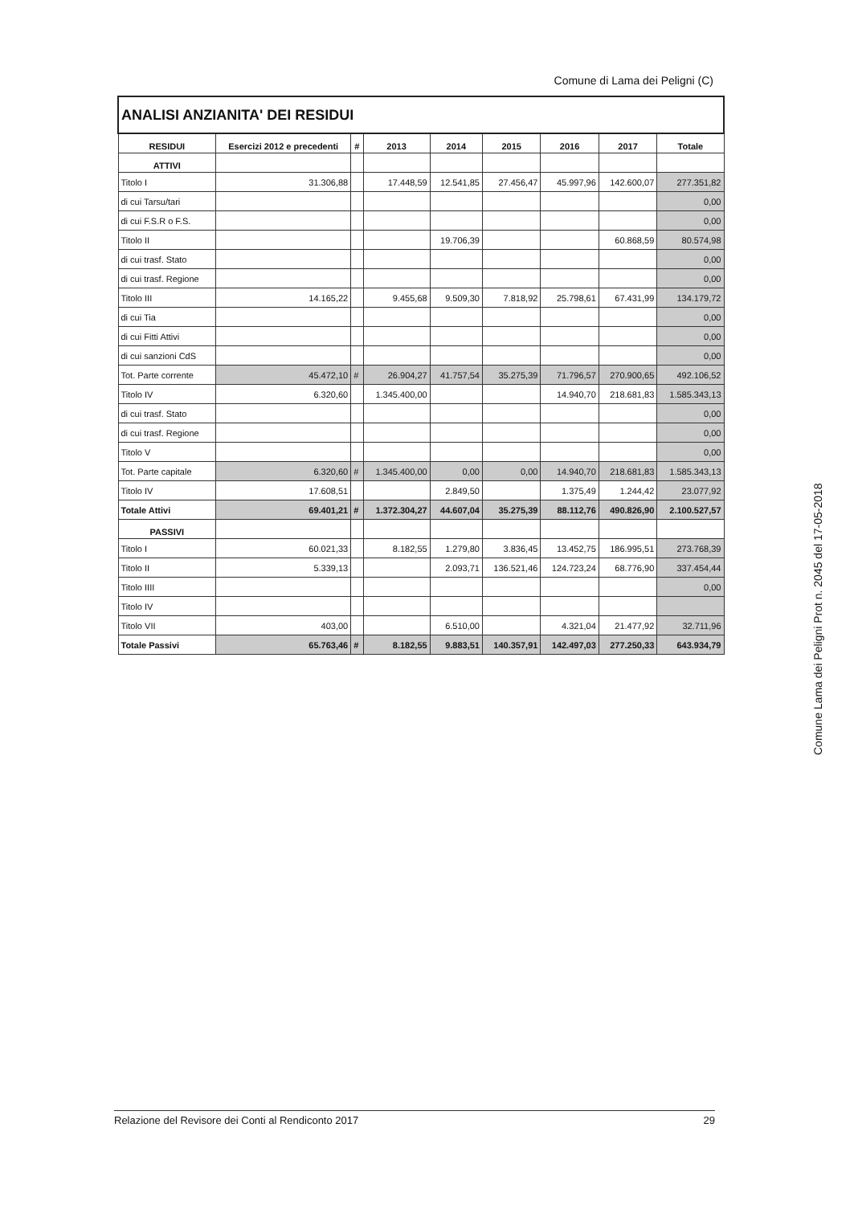Comune di Lama dei Peligni (C)
| ANALISI ANZIANITA' DEI RESIDUI | | | | | | | | |
| RESIDUI | Esercizi 2012 e precedenti | # | 2013 | 2014 | 2015 | 2016 | 2017 | Totale |
| ATTIVI | | | | | | | | |
| Titolo I | 31.306,88 | | 17.448,59 | 12.541,85 | 27.456,47 | 45.997,96 | 142.600,07 | 277.351,82 |
| di cui Tarsu/tari | | | | | | | | 0,00 |
| di cui F.S.R o F.S. | | | | | | | | 0,00 |
| Titolo II | | | | 19.706,39 | | | 60.868,59 | 80.574,98 |
| di cui trasf. Stato | | | | | | | | 0,00 |
| di cui trasf. Regione | | | | | | | | 0,00 |
| Titolo III | 14.165,22 | | 9.455,68 | 9.509,30 | 7.818,92 | 25.798,61 | 67.431,99 | 134.179,72 |
| di cui Tia | | | | | | | | 0,00 |
| di cui Fitti Attivi | | | | | | | | 0,00 |
| di cui sanzioni CdS | | | | | | | | 0,00 |
| Tot. Parte corrente | 45.472,10 | # | 26.904,27 | 41.757,54 | 35.275,39 | 71.796,57 | 270.900,65 | 492.106,52 |
| Titolo IV | 6.320,60 | | 1.345.400,00 | | | 14.940,70 | 218.681,83 | 1.585.343,13 |
| di cui trasf. Stato | | | | | | | | 0,00 |
| di cui trasf. Regione | | | | | | | | 0,00 |
| Titolo V | | | | | | | | 0,00 |
| Tot. Parte capitale | 6.320,60 | # | 1.345.400,00 | 0,00 | 0,00 | 14.940,70 | 218.681,83 | 1.585.343,13 |
| Titolo IV | 17.608,51 | | | 2.849,50 | | 1.375,49 | 1.244,42 | 23.077,92 |
| Totale Attivi | 69.401,21 | # | 1.372.304,27 | 44.607,04 | 35.275,39 | 88.112,76 | 490.826,90 | 2.100.527,57 |
| PASSIVI | | | | | | | | |
| Titolo I | 60.021,33 | | 8.182,55 | 1.279,80 | 3.836,45 | 13.452,75 | 186.995,51 | 273.768,39 |
| Titolo II | 5.339,13 | | | 2.093,71 | 136.521,46 | 124.723,24 | 68.776,90 | 337.454,44 |
| Titolo IIII | | | | | | | | 0,00 |
| Titolo IV | | | | | | | | |
| Titolo VII | 403,00 | | | 6.510,00 | | 4.321,04 | 21.477,92 | 32.711,96 |
| Totale Passivi | 65.763,46 | # | 8.182,55 | 9.883,51 | 140.357,91 | 142.497,03 | 277.250,33 | 643.934,79 |
Comune Lama dei Peligni Prot n. 2045 del 17-05-2018
Relazione del Revisore dei Conti al Rendiconto 2017 29